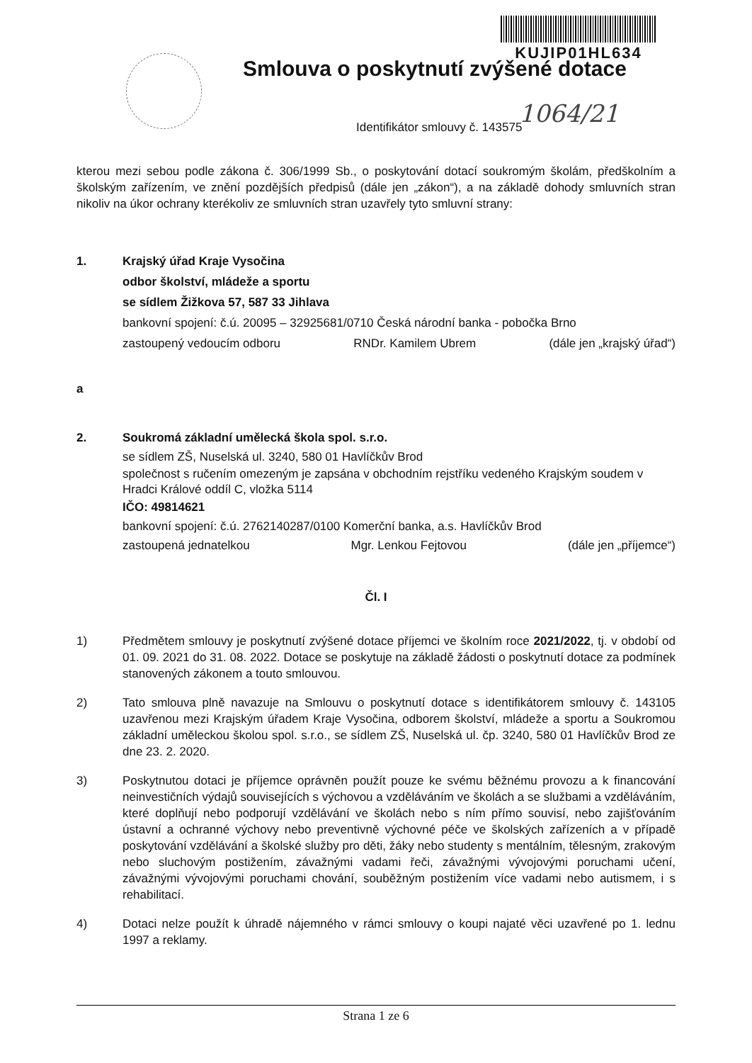KUJIP01HL634
Smlouva o poskytnutí zvýšené dotace
1064/21
Identifikátor smlouvy č. 143575
kterou mezi sebou podle zákona č. 306/1999 Sb., o poskytování dotací soukromým školám, předškolním a školským zařízením, ve znění pozdějších předpisů (dále jen „zákon“), a na základě dohody smluvních stran nikoliv na úkor ochrany kterékoliv ze smluvních stran uzavřely tyto smluvní strany:
1. Krajský úřad Kraje Vysočina
odbor školství, mládeže a sportu
se sídlem Žižkova 57, 587 33 Jihlava
bankovní spojení: č.ú. 20095 – 32925681/0710 Česká národní banka - pobočka Brno
zastoupený vedoucím odboru RNDr. Kamilem Ubrem (dále jen „krajský úřad“)
a
2. Soukromá základní umělecká škola spol. s.r.o.
se sídlem ZŠ, Nuselská ul. 3240, 580 01 Havlíčkův Brod
společnost s ručením omezeným je zapsána v obchodním rejstříku vedeného Krajským soudem v Hradci Králové oddíl C, vložka 5114
IČO: 49814621
bankovní spojení: č.ú. 2762140287/0100 Komerční banka, a.s. Havlíčkův Brod
zastoupená jednatelkou Mgr. Lenkou Fejtovou (dále jen „příjemce“)
Čl. I
1)
Předmětem smlouvy je poskytnutí zvýšené dotace příjemci ve školním roce 2021/2022, tj. v období od 01. 09. 2021 do 31. 08. 2022. Dotace se poskytuje na základě žádosti o poskytnutí dotace za podmínek stanovených zákonem a touto smlouvou.
2)
Tato smlouva plně navazuje na Smlouvu o poskytnutí dotace s identifikátorem smlouvy č. 143105 uzavřenou mezi Krajským úřadem Kraje Vysočina, odborem školství, mládeže a sportu a Soukromou základní uměleckou školou spol. s.r.o., se sídlem ZŠ, Nuselská ul. čp. 3240, 580 01 Havlíčkův Brod ze dne 23. 2. 2020.
3)
Poskytnutou dotaci je příjemce oprávněn použít pouze ke svému běžnému provozu a k financování neinvestičních výdajů souvisejících s výchovou a vzděláváním ve školách a se službami a vzděláváním, které doplňují nebo podporují vzdělávání ve školách nebo s ním přímo souvisí, nebo zajišťováním ústavní a ochranné výchovy nebo preventivně výchovné péče ve školských zařízeních a v případě poskytování vzdělávání a školské služby pro děti, žáky nebo studenty s mentálním, tělesným, zrakovým nebo sluchovým postižením, závažnými vadami řeči, závažnými vývojovými poruchami učení, závažnými vývojovými poruchami chování, souběžným postižením více vadami nebo autismem, i s rehabilitací.
4)
Dotaci nelze použít k úhradě nájemného v rámci smlouvy o koupi najaté věci uzavřené po 1. lednu 1997 a reklamy.
Strana 1 ze 6